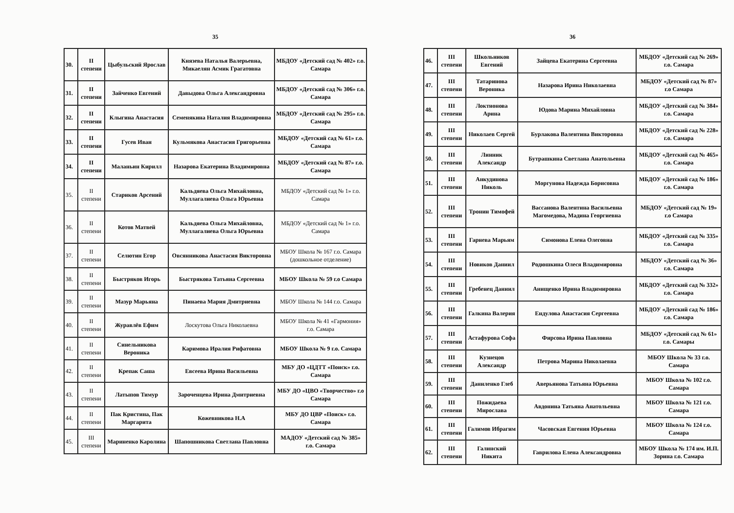35
| 30. | II степени | Цыбульский Ярослав | Князева Наталья Валерьевна, Микаелян Асмик Грагатовна | МБДОУ «Детский сад № 402» г.о. Самара |
| 31. | II степени | Зайченко Евгений | Давыдова Ольга Александровна | МБДОУ «Детский сад № 306» г.о. Самара |
| 32. | II степени | Клыгина Анастасия | Семенякина Наталия Владимировна | МБДОУ «Детский сад № 295» г.о. Самара |
| 33. | II степени | Гусев Иван | Кульмякова Анастасия Григорьевна | МБДОУ «Детский сад № 61» г.о. Самара |
| 34. | II степени | Маланьин Кирилл | Назарова Екатерина Владимировна | МБДОУ «Детский сад № 87» г.о. Самара |
| 35. | II степени | Стариков Арсений | Кальдяева Ольга Михайловна, Муллагалиева Ольга Юрьевна | МБДОУ «Детский сад № 1» г.о. Самара |
| 36. | II степени | Котов Матвей | Кальдяева Ольга Михайловна, Муллагалиева Ольга Юрьевна | МБДОУ «Детский сад № 1» г.о. Самара |
| 37. | II степени | Селютин Егор | Овсянникова Анастасия Викторовна | МБОУ Школа № 167 г.о. Самара (дошкольное отделение) |
| 38. | II степени | Быстряков Игорь | Быстрякова Татьяна Сергеевна | МБОУ Школа № 59 г.о Самара |
| 39. | II степени | Мазур Марьяна | Пинаева Мария Дмитриевна | МБОУ Школа № 144 г.о. Самара |
| 40. | II степени | Журавлёв Ефим | Лоскутова Ольга Николаевна | МБОУ Школа № 41 «Гармония» г.о. Самара |
| 41. | II степени | Синельникова Вероника | Каримова Иралия Рифатовна | МБОУ Школа № 9 г.о. Самара |
| 42. | II степени | Крепак Саша | Евсеева Ирина Васильевна | МБУ ДО «ЦДТТ «Поиск» г.о. Самара |
| 43. | II степени | Латыпов Тимур | Зароченцева Ирина Дмитриевна | МБУ ДО «ЦВО «Творчество» г.о Самара |
| 44. | II степени | Пак Кристина, Пак Маргарита | Кожевникова Н.А | МБУ ДО ЦВР «Поиск» г.о. Самара |
| 45. | III степени | Мариненко Каролина | Шапошникова Светлана Павловна | МАДОУ «Детский сад № 385» г.о. Самара |
36
| 46. | III степени | Школьников Евгений | Зайцева Екатерина Сергеевна | МБДОУ «Детский сад № 269» г.о. Самара |
| 47. | III степени | Татаринова Вероника | Назарова Ирина Николаевна | МБДОУ «Детский сад № 87» г.о Самара |
| 48. | III степени | Локтионова Арина | Юдова Марина Михайловна | МБДОУ «Детский сад № 384» г.о. Самара |
| 49. | III степени | Николаев Сергей | Бурлакова Валентина Викторовна | МБДОУ «Детский сад № 228» г.о. Самара |
| 50. | III степени | Линник Александр | Бутрашкина Светлана Анатольевна | МБДОУ «Детский сад № 465» г.о. Самара |
| 51. | III степени | Анкудинова Николь | Моргунова Надежда Борисовна | МБДОУ «Детский сад № 186» г.о. Самара |
| 52. | III степени | Тронин Тимофей | Вассанова Валентина Васильевна Магомедова, Мадина Георгиевна | МБДОУ «Детский сад № 19» г.о Самара |
| 53. | III степени | Гарнева Марьям | Симонова Елена Олеговна | МБДОУ «Детский сад № 335» г.о. Самара |
| 54. | III степени | Новиков Даниил | Родюшкина Олеся Владимировна | МБДОУ «Детский сад № 36» г.о. Самара |
| 55. | III степени | Гребенец Даниил | Анищенко Ирина Владимировна | МБДОУ «Детский сад № 332» г.о. Самара |
| 56. | III степени | Галкина Валерия | Ендулова Анастасия Сергеевна | МБДОУ «Детский сад № 186» г.о. Самара |
| 57. | III степени | Астафурова Софа | Фирсова Ирина Павловна | МБДОУ «Детский сад № 61» г.о. Самары |
| 58. | III степени | Кузнецов Александр | Петрова Марина Николаевна | МБОУ Школа № 33 г.о. Самара |
| 59. | III степени | Даниленко Глеб | Аверьянова Татьяна Юрьевна | МБОУ Школа № 102 г.о. Самара |
| 60. | III степени | Пожидаева Мирослава | Авдонина Татьяна Анатольевна | МБОУ Школа № 121 г.о. Самара |
| 61. | III степени | Галимов Ибрагим | Часовская Евгения Юрьевна | МБОУ Школа № 124 г.о. Самара |
| 62. | III степени | Галинский Никита | Гаврилова Елена Александровна | МБОУ Школа № 174 им. И.П. Зорина г.о. Самара |